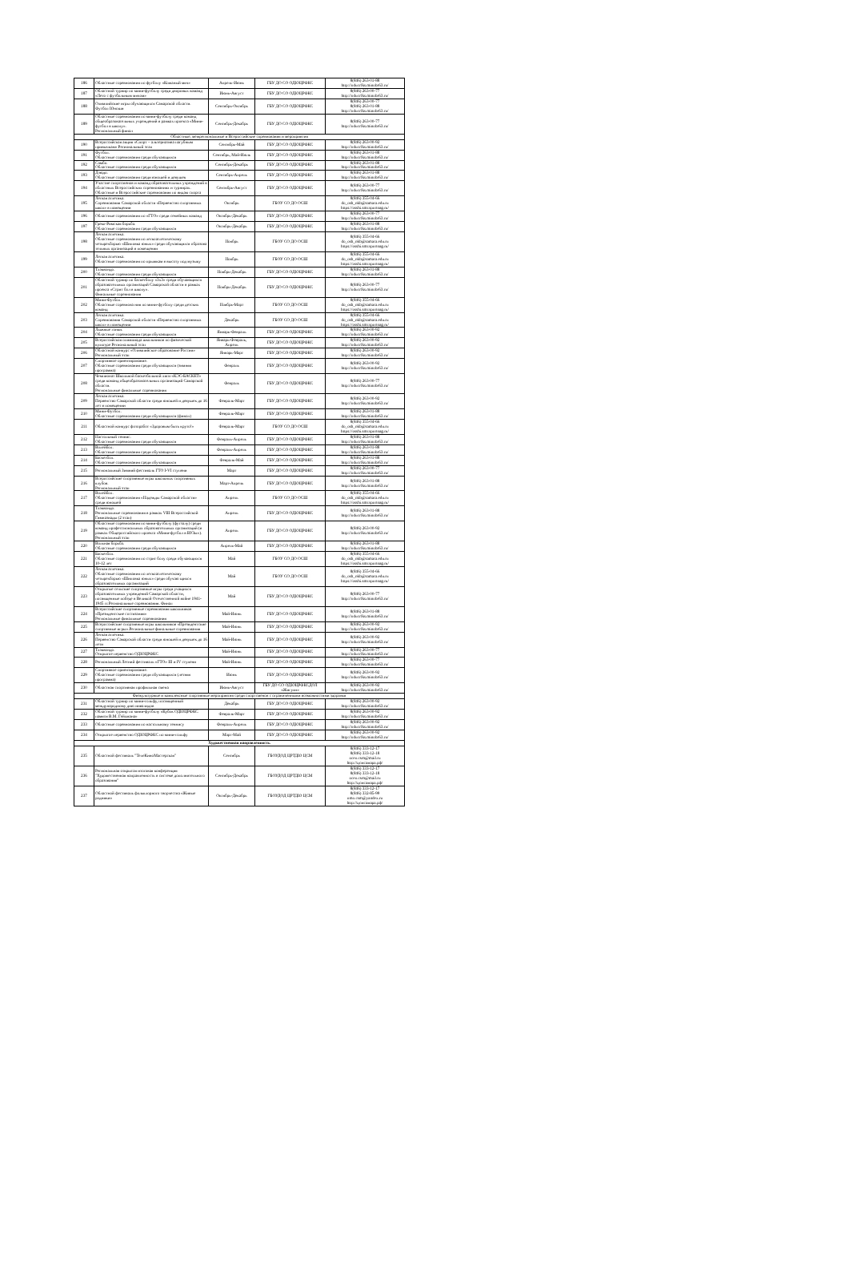| 186 | Областные соревнования по футболу «Кожаный мяч» | Апрель-Июнь | ГБУ ДО СО ОДЮЦРФКС | 8(846) 263-01-88 http://oducrfks.minobr63.ru/ |
| 187 | Областной турнир по мини-футболу среди дворовых команд «Лето с футбольным мячом» | Июнь-Август | ГБУ ДО СО ОДЮЦРФКС | 8(846) 263-00-77 http://oducrfks.minobr63.ru/ |
| 188 | Олимпийские игры обучающихся Самарской области. Футбол Юноши | Сентябрь-Октябрь | ГБУ ДО СО ОДЮЦРФКС | 8(846) 263-00-77 8(846) 263-01-88 http://oducrfks.minobr63.ru/ |
| 189 | Областные соревнования по мини-футболу среди команд общеобразовательных учреждений в рамках проекта «Мини-футбол в школу». Региональный финал | Сентябрь-Декабрь | ГБУ ДО СО ОДЮЦРФКС | 8(846) 263-00-77 http://oducrfks.minobr63.ru/ |
| Областные, межрегиональные и Всероссийские соревнования и мероприятия | | | | |
| 190 | Всероссийская акция «Спорт – альтернатива пагубным привычкам» Региональный этап | Сентябрь-Май | ГБУ ДО СО ОДЮЦРФКС | 8(846) 263-00-92 http://oducrfks.minobr63.ru/ |
| 191 | Футбол. Областные соревнования среди обучающихся | Сентябрь, Май-Июль | ГБУ ДО СО ОДЮЦРФКС | 8(846) 263-01-88 http://oducrfks.minobr63.ru/ |
| 192 | Самбо. Областные соревнования среди обучающихся | Сентябрь-Декабрь | ГБУ ДО СО ОДЮЦРФКС | 8(846) 263-01-88 http://oducrfks.minobr63.ru/ |
| 193 | Дзюдо. Областные соревнования среди юношей и девушек | Сентябрь-Апрель | ГБУ ДО СО ОДЮЦРФКС | 8(846) 263-01-88 http://oducrfks.minobr63.ru/ |
| 194 | Участие спортсменов и команд образовательных учреждений в областных Всероссийских соревнованиях и турнирах. Областные и Всероссийские соревнования по видам спорта | Сентябрь-Август | ГБУ ДО СО ОДЮЦРФКС | 8(846) 263-00-77 http://oducrfks.minobr63.ru/ |
| 195 | Легкая атлетика. Соревнования Самарской области «Первенство спортивных школ» в помещении | Октябрь | ГБОУ СО ДО ОСШ | 8(846) 355-04-66 do_osh_nkb@samara.edu.ru https://osshi.smr.sportsng.ru/ |
| 196 | Областные соревнования по «ГТО» среди семейных команд | Октябрь-Декабрь | ГБУ ДО СО ОДЮЦРФКС | 8(846) 263-00-77 http://oducrfks.minobr63.ru/ |
| 197 | Греко-Римская борьба. Областные соревнования среди обучающихся | Октябрь-Декабрь | ГБУ ДО СО ОДЮЦРФКС | 8(846) 263-01-88 http://oducrfks.minobr63.ru/ |
| 198 | Легкая атлетика. Областные соревнования по легкоатлетическому четырехборью «Шиповка юных» среди обучающихся образова тельных организаций в помещении | Ноябрь | ГБОУ СО ДО ОСШ | 8(846) 355-04-66 do_osh_nkb@samara.edu.ru https://osshi.smr.sportsng.ru/ |
| 199 | Легкая атлетика. Областные соревнования по прыжкам в высоту под музыку | Ноябрь | ГБОУ СО ДО ОСШ | 8(846) 355-04-66 do_osh_nkb@samara.edu.ru https://osshi.smr.sportsng.ru/ |
| 200 | Тхэквондо. Областные соревнования среди обучающихся | Ноябрь-Декабрь | ГБУ ДО СО ОДЮЦРФКС | 8(846) 263-01-88 http://oducrfks.minobr63.ru/ |
| 201 | Областной турнир по баскетболу «3х3» среди обучающихся образовательных организаций Самарской области в рамках проекта «Стрит бол в школу». Финальные соревнования | Ноябрь-Декабрь | ГБУ ДО СО ОДЮЦРФКС | 8(846) 263-00-77 http://oducrfks.minobr63.ru/ |
| 202 | Мини-Футбол. Областные соревнова ния по мини-футболу среди детских команд | Ноябрь-Март | ГБОУ СО ДО ОСШ | 8(846) 355-04-66 do_osh_nkb@samara.edu.ru https://osshi.smr.sportsng.ru/ |
| 203 | Легкая атлетика. Соревнования Самарской области «Первенство спортивных школ» в помещении | Декабрь | ГБОУ СО ДО ОСШ | 8(846) 355-04-66 do_osh_nkb@samara.edu.ru https://osshi.smr.sportsng.ru/ |
| 204 | Лыжные гонки. Областные соревнования среди обучающихся | Январь-Февраль | ГБУ ДО СО ОДЮЦРФКС | 8(846) 263-00-92 http://oducrfks.minobr63.ru/ |
| 205 | Всероссийская олимпиада школьников по физической культуре Региональный этап | Январь-Февраль, Апрель | ГБУ ДО СО ОДЮЦРФКС | 8(846) 263-00-92 http://oducrfks.minobr63.ru/ |
| 206 | Областной конкурс «Олимпийское образование России» Региональный этап | Январь-Март | ГБУ ДО СО ОДЮЦРФКС | 8(846) 263-00-92 http://oducrfks.minobr63.ru/ |
| 207 | Спортивное ориентирование. Областные соревнования среди обучающихся (зимняя программа) | Февраль | ГБУ ДО СО ОДЮЦРФКС | 8(846) 263-00-92 http://oducrfks.minobr63.ru/ |
| 208 | Чемпионат Школьной баскетбольной лиги «КЭС-БАСКЕТ» среди команд общеобразовательных организаций Самарской области. Региональные финальные соревнования | Февраль | ГБУ ДО СО ОДЮЦРФКС | 8(846) 263-00-77 http://oducrfks.minobr63.ru/ |
| 209 | Легкая атлетика. Первенство Самарской области среди юношей и девушек до 16 лет в помещении | Февраль-Март | ГБУ ДО СО ОДЮЦРФКС | 8(846) 263-00-92 http://oducrfks.minobr63.ru/ |
| 210 | Мини-Футбол. Областные соревнования среди обучающихся (финал) | Февраль-Март | ГБУ ДО СО ОДЮЦРФКС | 8(846) 263-01-88 http://oducrfks.minobr63.ru/ |
| 211 | Областной конкурс фоторабот «Здоровым быть круто!» | Февраль-Март | ГБОУ СО ДО ОСШ | 8(846) 355-04-66 do_osh_nkb@samara.edu.ru https://osshi.smr.sportsng.ru/ |
| 212 | Настольный теннис. Областные соревнования среди обучающихся | Февраль-Апрель | ГБУ ДО СО ОДЮЦРФКС | 8(846) 263-01-88 http://oducrfks.minobr63.ru/ |
| 213 | Волейбол. Областные соревнования среди обучающихся | Февраль-Апрель | ГБУ ДО СО ОДЮЦРФКС | 8(846) 263-01-88 http://oducrfks.minobr63.ru/ |
| 214 | Баскетбол. Областные соревнования среди обучающихся | Февраль-Май | ГБУ ДО СО ОДЮЦРФКС | 8(846) 263-01-88 http://oducrfks.minobr63.ru/ |
| 215 | Региональный Зимний фестиваль ГТО I-VI ступени | Март | ГБУ ДО СО ОДЮЦРФКС | 8(846) 263-00-77 http://oducrfks.minobr63.ru/ |
| 216 | Всероссийские спортивные игры школьных спортивных клубов. Региональный этап | Март-Апрель | ГБУ ДО СО ОДЮЦРФКС | 8(846) 263-01-88 http://oducrfks.minobr63.ru/ |
| 217 | Волейбол. Областные соревнования «Надежды Самарской области» среди юношей | Апрель | ГБОУ СО ДО ОСШ | 8(846) 355-04-66 do_osh_nkb@samara.edu.ru https://osshi.smr.sportsng.ru/ |
| 218 | Тхэквондо. Региональные соревнования в рамках VIII Всероссийской Гимназиады (2 этап) | Апрель | ГБУ ДО СО ОДЮЦРФКС | 8(846) 263-01-88 http://oducrfks.minobr63.ru/ |
| 219 | Областные соревнования по мини-футболу (футзалу) среди команд профессиональных образовательных организаций (в рамках Общероссийского проекта «Мини-футбол в ВУЗы»). Региональный этап | Апрель | ГБУ ДО СО ОДЮЦРФКС | 8(846) 263-00-92 http://oducrfks.minobr63.ru/ |
| 220 | Вольная борьба. Областные соревнования среди обучающихся | Апрель-Май | ГБУ ДО СО ОДЮЦРФКС | 8(846) 263-01-88 http://oducrfks.minobr63.ru/ |
| 221 | Баскетбол. Областные соревнования по стрит болу среди обучающихся 10-12 лет | Май | ГБОУ СО ДО ОСШ | 8(846) 355-04-66 do_osh_nkb@samara.edu.ru https://osshi.smr.sportsng.ru/ |
| 222 | Легкая атлетика. Областные соревнования по легкоатлетическому четырехборью «Шиповка юных» среди обучаю щихся образовательных организаций | Май | ГБОУ СО ДО ОСШ | 8(846) 355-04-66 do_osh_nkb@samara.edu.ru https://osshi.smr.sportsng.ru/ |
| 223 | Открытые сельские спортивные игры среди учащихся образовательных учреждений Самарской области, посвященные победе в Великой Отечественной войне 1941-1945 гг.Региональные соревнования. Финал | Май | ГБУ ДО СО ОДЮЦРФКС | 8(846) 263-00-77 http://oducrfks.minobr63.ru/ |
| 224 | Всероссийские спортивные соревнования школьников «Президентские состязания» Региональные финальные соревнования | Май-Июнь | ГБУ ДО СО ОДЮЦРФКС | 8(846) 263-01-88 http://oducrfks.minobr63.ru/ |
| 225 | Всероссийские спортивные игры школьников «Президентские спортивные игры».Региональные финальные соревнования | Май-Июнь | ГБУ ДО СО ОДЮЦРФКС | 8(846) 263-00-92 http://oducrfks.minobr63.ru/ |
| 226 | Легкая атлетика. Первенство Самарской области среди юношей и девушек до 16 лети | Май-Июнь | ГБУ ДО СО ОДЮЦРФКС | 8(846) 263-00-92 http://oducrfks.minobr63.ru/ |
| 227 | Тхэквондо. Открытое первенство ОДЮЦРФКС | Май-Июнь | ГБУ ДО СО ОДЮЦРФКС | 8(846) 263-00-77 http://oducrfks.minobr63.ru/ |
| 228 | Региональный Летний фестиваль «ГТО» III и IV ступени | Май-Июнь | ГБУ ДО СО ОДЮЦРФКС | 8(846) 263-00-77 http://oducrfks.minobr63.ru/ |
| 229 | Спортивное ориентирование. Областные соревнования среди обучающихся (летняя программа) | Июнь | ГБУ ДО СО ОДЮЦРФКС | 8(846) 263-00-92 http://oducrfks.minobr63.ru/ |
| 230 | Областная спортивная профильная смена | Июнь-Август | ГБУ ДО СО ОДЮЦРФКСДОЛ «Жигули» | 8(846) 263-00-92 http://oducrfks.minobr63.ru/ |
| Физкультурные и комплексные спортивные мероприятия среди спортсменов с ограниченными возможностями здоровья | | | | |
| 231 | Областной турнир по мини-гольфу, посвященный международному дню инвалидов | Декабрь | ГБУ ДО СО ОДЮЦРФКС | 8(846) 263-00-92 http://oducrfks.minobr63.ru/ |
| 232 | Областной турнир по мини-футболу «Кубок ОДЮЦРФКС памяти В.М. Гейхмана» | Февраль-Март | ГБУ ДО СО ОДЮЦРФКС | 8(846) 263-00-92 http://oducrfks.minobr63.ru/ |
| 233 | Областные соревнования по настольному теннису | Февраль-Апрель | ГБУ ДО СО ОДЮЦРФКС | 8(846) 263-00-92 http://oducrfks.minobr63.ru/ |
| 234 | Открытое первенство ОДЮЦРФКС по мини-гольфу | Март-Май | ГБУ ДО СО ОДЮЦРФКС | 8(846) 263-00-92 http://oducrfks.minobr63.ru/ |
| Художественная направленность | | | | |
| 235 | Областной фестиваль "ТелеКиноМастерская" | Сентябрь | ГБОУДОД ЦРТДЮ ЦСМ | 8(846) 333-12-17 8(846) 333-12-18 oceo.csm@mail.ru http://цсмсамара.рф/ |
| 236 | Региональная открытая итоговая конференция "Художественная направленность в системе дополнительного образования" | Сентябрь-Декабрь | ГБОУДОД ЦРТДЮ ЦСМ | 8(846) 333-12-17 8(846) 333-12-18 oceo.csm@mail.ru http://цсмсамара.рф/ |
| 237 | Областной фестиваль фольклорного творчества «Живые родники» | Октябрь-Декабрь | ГБОУДОД ЦРТДЮ ЦСМ | 8(846) 333-12-17 8(846) 332-85-99 omo.csm@yandex.ru http://цсмсамара.рф/ |